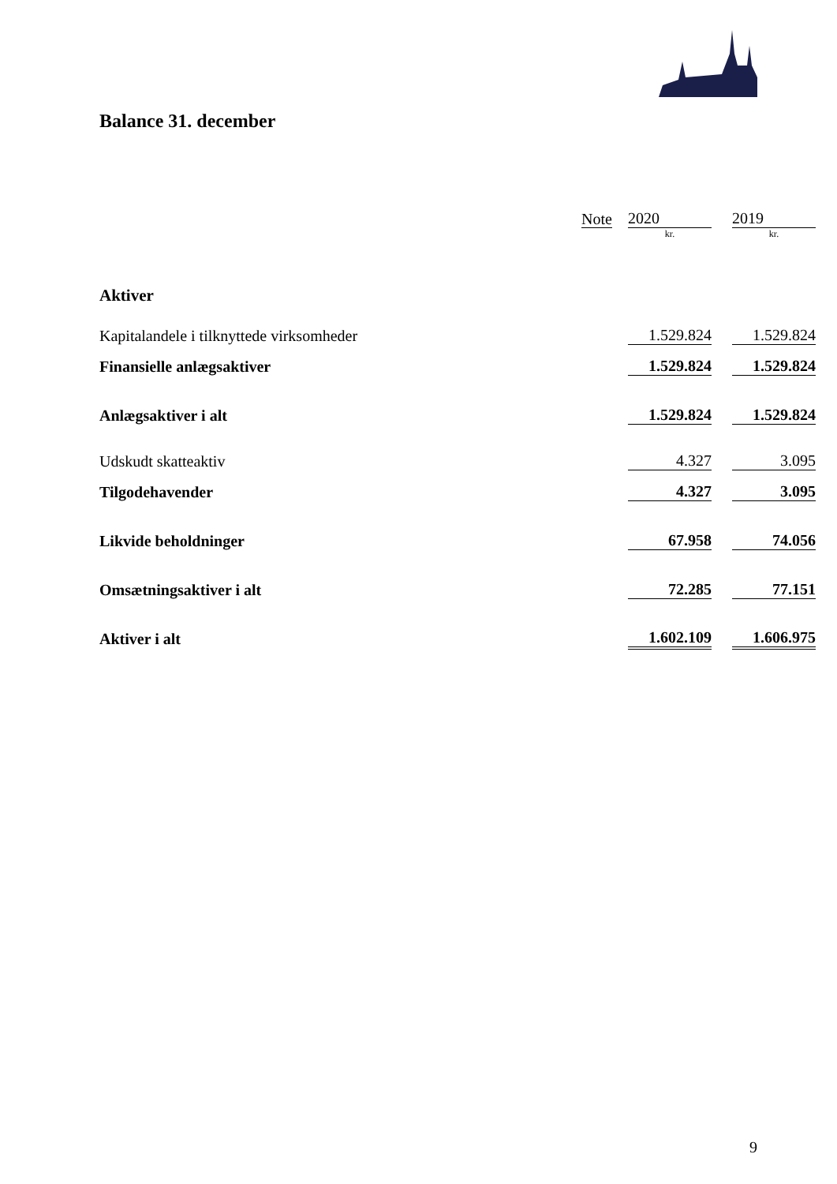Balance 31. december
| | Note | 2020 | | 2019 |
| --- | --- | --- | --- | --- |
| | | kr. | | kr. |
| Aktiver | | | | |
| Kapitalandele i tilknyttede virksomheder | | 1.529.824 | | 1.529.824 |
| Finansielle anlægsaktiver | | 1.529.824 | | 1.529.824 |
| Anlægsaktiver i alt | | 1.529.824 | | 1.529.824 |
| Udskudt skatteaktiv | | 4.327 | | 3.095 |
| Tilgodehavender | | 4.327 | | 3.095 |
| Likvide beholdninger | | 67.958 | | 74.056 |
| Omsætningsaktiver i alt | | 72.285 | | 77.151 |
| Aktiver i alt | | 1.602.109 | | 1.606.975 |
9